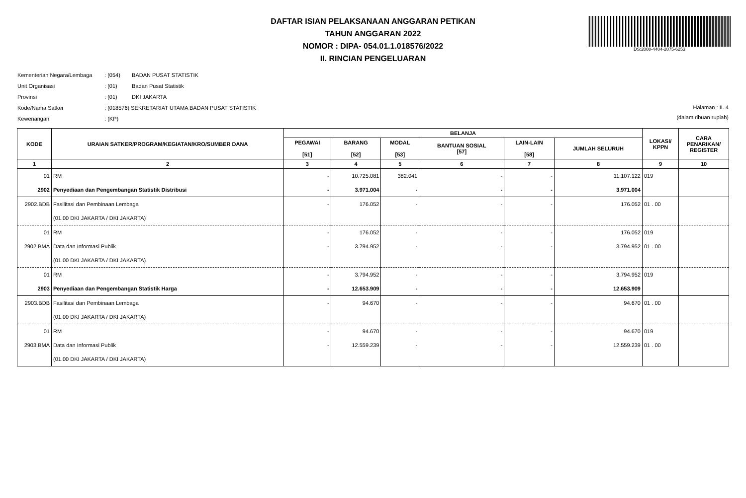DAFTAR ISIAN PELAKSANAAN ANGGARAN PETIKAN
TAHUN ANGGARAN 2022
NOMOR : DIPA- 054.01.1.018576/2022
II. RINCIAN PENGELUARAN
DS:2008-4404-2075-6253
Kementerian Negara/Lembaga : (054) BADAN PUSAT STATISTIK
Unit Organisasi : (01) Badan Pusat Statistik
Provinsi : (01) DKI JAKARTA
Kode/Nama Satker : (018576) SEKRETARIAT UTAMA BADAN PUSAT STATISTIK
Kewenangan : (KP)
Halaman : II. 4
(dalam ribuan rupiah)
| KODE | URAIAN SATKER/PROGRAM/KEGIATAN/KRO/SUMBER DANA | BELANJA | | | | | | LOKASI/ KPPN | CARA PENARIKAN/ REGISTER |
| --- | --- | --- | --- | --- | --- | --- | --- | --- | --- |
| | | PEGAWAI [51] | BARANG [52] | MODAL [53] | BANTUAN SOSIAL [57] | LAIN-LAIN [58] | JUMLAH SELURUH | | |
| 1 | 2 | 3 | 4 | 5 | 6 | 7 | 8 | 9 | 10 |
| 01 | RM | - | 10.725.081 | 382.041 | - | - | 11.107.122 | 019 | |
| 2902 | Penyediaan dan Pengembangan Statistik Distribusi | - | 3.971.004 | - | - | - | 3.971.004 | | |
| 2902.BDB | Fasilitasi dan Pembinaan Lembaga | - | 176.052 | - | - | - | 176.052 | 01 . 00 | |
| | (01.00 DKI JAKARTA / DKI JAKARTA) | | | | | | | | |
| 01 | RM | - | 176.052 | - | - | - | 176.052 | 019 | |
| 2902.BMA | Data dan Informasi Publik | - | 3.794.952 | - | - | - | 3.794.952 | 01 . 00 | |
| | (01.00 DKI JAKARTA / DKI JAKARTA) | | | | | | | | |
| 01 | RM | - | 3.794.952 | - | - | - | 3.794.952 | 019 | |
| 2903 | Penyediaan dan Pengembangan Statistik Harga | - | 12.653.909 | - | - | - | 12.653.909 | | |
| 2903.BDB | Fasilitasi dan Pembinaan Lembaga | - | 94.670 | - | - | - | 94.670 | 01 . 00 | |
| | (01.00 DKI JAKARTA / DKI JAKARTA) | | | | | | | | |
| 01 | RM | - | 94.670 | - | - | - | 94.670 | 019 | |
| 2903.BMA | Data dan Informasi Publik | - | 12.559.239 | - | - | - | 12.559.239 | 01 . 00 | |
| | (01.00 DKI JAKARTA / DKI JAKARTA) | | | | | | | | |